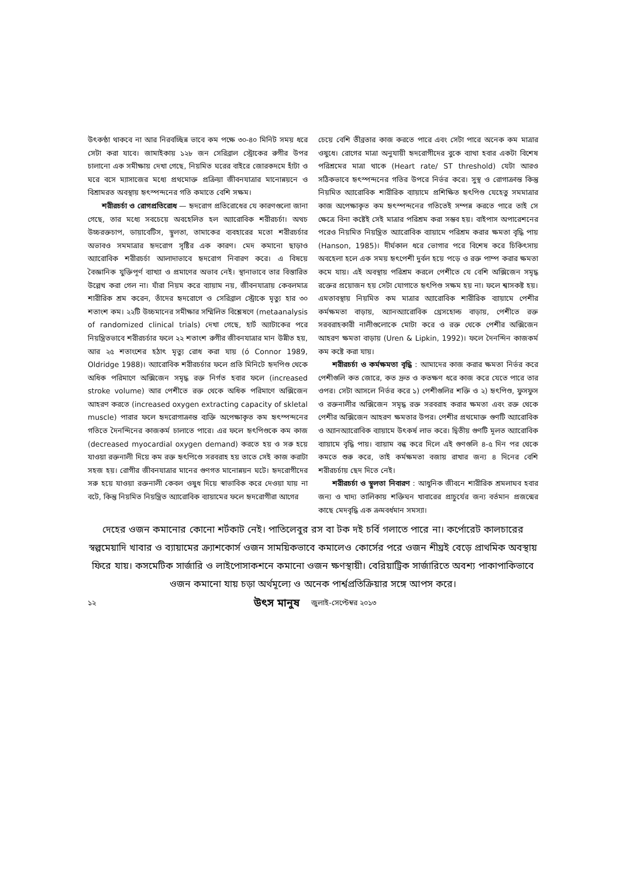উৎকণ্ঠা থাকবে না আর নিরবচ্ছিন্ন ভাবে কম পক্ষে ৩০-৪০ মিনিট সময় ধরে সেটা করা যাবে। জামাইকায় ১২৮ জন সেরিব্রাল স্ট্রোকের রুগীর উপর চালানো এক সমীক্ষায় দেখা গেছে, নিয়মিত ঘরের বাইরে জোরকদমে হাঁটা ও ঘরে বসে ম্যাসাজের মধ্যে প্রথমোক্ত প্রক্রিয়া জীবনযাত্রার মানোন্নয়নে ও বিশ্রামরত অবস্থায় হৃৎস্পন্দনের গতি কমাতে বেশি সক্ষম।
শরীরচর্চা ও রোগপ্রতিরোধ — হৃদরোগ প্রতিরোধের যে কারণগুলো জানা গেছে, তার মধ্যে সবচেয়ে অবহেলিত হল অ্যারোবিক শরীরচর্চা। অথচ উচ্চরক্তচাপ, ডায়াবেটিস, স্থূলতা, তামাকের ব্যবহারের মতো শরীরচর্চার অভাবও সমমাত্রার হৃদরোগ সৃষ্টির এক কারণ। মেদ কমানো ছাড়াও অ্যারোবিক শরীরচর্চা আলাদাভাবে হৃদরোগ নিবারণ করে। এ বিষয়ে বৈজ্ঞানিক যুক্তিপূর্ণ ব্যাখ্যা ও প্রমাণের অভাব নেই। স্থানাভাবে তার বিস্তারিত উল্লেখ করা গেল না। যাঁরা নিয়ম করে ব্যায়াম নয়, জীবনযাত্রায় কেবলমাত্র শারীরিক শ্রম করেন, তাঁদের হৃদরোগে ও সেরিব্রাল স্ট্রোকে মৃত্যু হার ৩০ শতাংশ কম। ২২টি উচ্চমানের সমীক্ষার সম্মিলিত বিশ্লেষণে (metaanalysis of randomized clinical trials) দেখা গেছে, হার্ট অ্যাটাকের পরে নিয়ন্ত্রিতভাবে শরীরচর্চার ফলে ২২ শতাংশ রুগীর জীবনযাত্রার মান উন্নীত হয়, আর ২৫ শতাংশের হঠাৎ মৃত্যু রোধ করা যায় (ó Connor 1989, Oldridge 1988)। অ্যারোবিক শরীরচর্চার ফলে প্রতি মিনিটে হৃদপিণ্ড থেকে অধিক পরিমাণে অক্সিজেন সমৃদ্ধ রক্ত নির্গত হবার ফলে (increased stroke volume) আর পেশীতে রক্ত থেকে অধিক পরিমাণে অক্সিজেন আহরণ করতে (increased oxygen extracting capacity of skletal muscle) পারার ফলে হৃদরোগাক্রান্ত ব্যক্তি অপেক্ষাকৃত কম হৃৎস্পন্দনের গতিতে দৈনন্দিনের কাজকর্ম চালাতে পারে। এর ফলে হৃৎপিণ্ডকে কম কাজ (decreased myocardial oxygen demand) করতে হয় ও সরু হয়ে যাওয়া রক্তনালী দিয়ে কম রক্ত হৃৎপিণ্ডে সরবরাহ হয় তাতে সেই কাজ করাটা সহজ হয়। রোগীর জীবনযাত্রার মানের গুণগত মানোন্নয়ন ঘটে। হৃদরোগীদের সরু হয়ে যাওয়া রক্তনালী কেবল ওষুধ দিয়ে স্বাভাবিক করে দেওয়া যায় না বটে, কিন্তু নিয়মিত নিয়ন্ত্রিত অ্যারোবিক ব্যায়ামের ফলে হৃদরোগীরা আগের
চেয়ে বেশি তীব্রতার কাজ করতে পারে এবং সেটা পারে অনেক কম মাত্রার ওষুধে। রোগের মাত্রা অনুযায়ী হৃদরোগীদের বুকে ব্যাথা হবার একটা বিশেষ পরিশ্রমের মাত্রা থাকে (Heart rate/ ST threshold) যেটা আরও সঠিকভাবে হৃৎস্পন্দনের গতির উপরে নির্ভর করে। সুস্থ ও রোগাক্রান্ত কিন্তু নিয়মিত অ্যারোবিক শারীরিক ব্যায়ামে প্রশিক্ষিত হৃৎপিণ্ড যেহেতু সমমাত্রার কাজ অপেক্ষাকৃত কম হৃৎস্পন্দনের গতিতেই সম্পন্ন করতে পারে তাই সে ক্ষেত্রে বিনা কষ্টেই সেই মাত্রার পরিশ্রম করা সম্ভব হয়। বাইপাস অপারেশনের পরেও নিয়মিত নিয়ন্ত্রিত অ্যারোবিক ব্যায়ামে পরিশ্রম করার ক্ষমতা বৃদ্ধি পায় (Hanson, 1985)। দীর্ঘকাল ধরে ভোগার পরে বিশেষ করে চিকিৎসায় অবহেলা হলে এক সময় হৃৎপেশী দুর্বল হয়ে পড়ে ও রক্ত পাম্প করার ক্ষমতা কমে যায়। এই অবস্থায় পরিশ্রম করলে পেশীতে যে বেশি অক্সিজেন সমৃদ্ধ রক্তের প্রয়োজন হয় সেটা যোগাতে হৃৎপিণ্ড সক্ষম হয় না। ফলে শ্বাসকষ্ট হয়। এমতাবস্থায় নিয়মিত কম মাত্রার অ্যারোবিক শারীরিক ব্যায়ামে পেশীর কর্মক্ষমতা বাড়ায়, অ্যানঅ্যারোবিক থ্রেসহোল্ড বাড়ায়, পেশীতে রক্ত সরবরাহকারী নালীগুলোকে মোটা করে ও রক্ত থেকে পেশীর অক্সিজেন আহরণ ক্ষমতা বাড়ায় (Uren & Lipkin, 1992)। ফলে দৈনন্দিন কাজকর্ম কম কষ্টে করা যায়।
শরীরচর্চা ও কর্মক্ষমতা বৃদ্ধি : আমাদের কাজ করার ক্ষমতা নির্ভর করে পেশীগুলি কত জোরে, কত দ্রুত ও কতক্ষণ ধরে কাজ করে যেতে পারে তার ওপর। সেটা আসলে নির্ভর করে ১) পেশীগুলির শক্তি ও ২) হৃৎপিণ্ড, ফুসফুস ও রক্তনালীর অক্সিজেন সমৃদ্ধ রক্ত সরবরাহ করার ক্ষমতা এবং রক্ত থেকে পেশীর অক্সিজেন আহরণ ক্ষমতার উপর। পেশীর প্রথমোক্ত গুণটি অ্যারোবিক ও অ্যানঅ্যারোবিক ব্যায়ামে উৎকর্ষ লাভ করে। দ্বিতীয় গুণটি মূলত অ্যারোবিক ব্যায়ামে বৃদ্ধি পায়। ব্যায়াম বন্ধ করে দিলে এই গুণগুলি ৪-৫ দিন পর থেকে কমতে শুরু করে, তাই কর্মক্ষমতা বজায় রাখার জন্য ৪ দিনের বেশি শরীরচর্চায় ছেদ দিতে নেই।
শরীরচর্চা ও স্থূলতা নিবারণ : আধুনিক জীবনে শারীরিক শ্রমলাঘব হবার জন্য ও খাদ্য তালিকায় শক্তিঘন খাবারের প্রাচুর্যের জন্য বর্তমান প্রজন্মের কাছে মেদবৃদ্ধি এক ক্রমবর্ধমান সমস্যা।
দেহের ওজন কমানোর কোনো শর্টকাট নেই। পাতিলেবুর রস বা টক দই চর্বি গলাতে পারে না। কর্পোরেট কালচারের স্বল্পমেয়াদি খাবার ও ব্যায়ামের ক্র্যাশকোর্স ওজন সাময়িকভাবে কমালেও কোর্সের পরে ওজন শীঘ্রই বেড়ে প্রাথমিক অবস্থায় ফিরে যায়। কসমেটিক সার্জারি ও লাইপোসাকশনে কমানো ওজন ক্ষণস্থায়ী। বেরিয়াট্রিক সার্জারিতে অবশ্য পাকাপাকিভাবে ওজন কমানো যায় চড়া অর্থমূল্যে ও অনেক পার্শ্বপ্রতিক্রিয়ার সঙ্গে আপস করে।
১২ উৎস মানুষ জুলাই-সেপ্টেম্বর ২০১৩